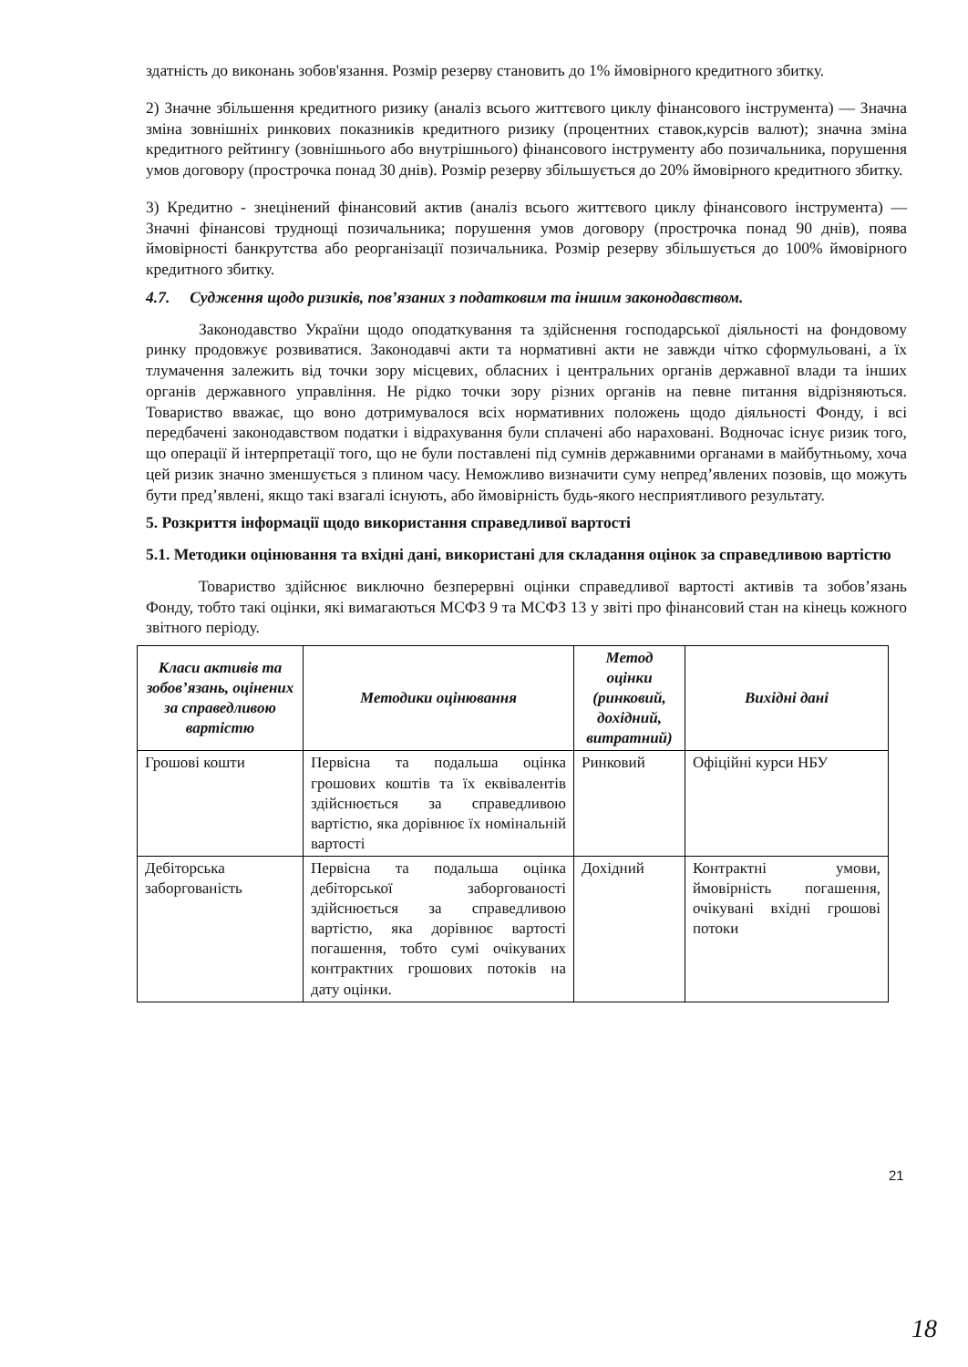здатність до виконань зобов'язання. Розмір резерву становить до 1% ймовірного кредитного збитку.
2) Значне збільшення кредитного ризику (аналіз всього життєвого циклу фінансового інструмента) — Значна зміна зовнішніх ринкових показників кредитного ризику (процентних ставок,курсів валют); значна зміна кредитного рейтингу (зовнішнього або внутрішнього) фінансового інструменту або позичальника, порушення умов договору (прострочка понад 30 днів). Розмір резерву збільшується до 20% ймовірного кредитного збитку.
3) Кредитно - знецінений фінансовий актив (аналіз всього життєвого циклу фінансового інструмента) — Значні фінансові труднощі позичальника; порушення умов договору (прострочка понад 90 днів), поява ймовірності банкрутства або реорганізації позичальника. Розмір резерву збільшується до 100% ймовірного кредитного збитку.
4.7. Судження щодо ризиків, пов’язаних з податковим та іншим законодавством.
Законодавство України щодо оподаткування та здійснення господарської діяльності на фондовому ринку продовжує розвиватися. Законодавчі акти та нормативні акти не завжди чітко сформульовані, а їх тлумачення залежить від точки зору місцевих, обласних і центральних органів державної влади та інших органів державного управління. Не рідко точки зору різних органів на певне питання відрізняються. Товариство вважає, що воно дотримувалося всіх нормативних положень щодо діяльності Фонду, і всі передбачені законодавством податки і відрахування були сплачені або нараховані. Водночас існує ризик того, що операції й інтерпретації того, що не були поставлені під сумнів державними органами в майбутньому, хоча цей ризик значно зменшується з плином часу. Неможливо визначити суму непред’явлених позовів, що можуть бути пред’явлені, якщо такі взагалі існують, або ймовірність будь-якого несприятливого результату.
5. Розкриття інформації щодо використання справедливої вартості
5.1. Методики оцінювання та вхідні дані, використані для складання оцінок за справедливою вартістю
Товариство здійснює виключно безперервні оцінки справедливої вартості активів та зобов’язань Фонду, тобто такі оцінки, які вимагаються МСФЗ 9 та МСФЗ 13 у звіті про фінансовий стан на кінець кожного звітного періоду.
| Класи активів та зобов’язань, оцінених за справедливою вартістю | Методики оцінювання | Метод оцінки (ринковий, дохідний, витратний) | Вихідні дані |
| --- | --- | --- | --- |
| Грошові кошти | Первісна та подальша оцінка грошових коштів та їх еквівалентів здійснюється за справедливою вартістю, яка дорівнює їх номінальній вартості | Ринковий | Офіційні курси НБУ |
| Дебіторська заборгованість | Первісна та подальша оцінка дебіторської заборгованості здійснюється за справедливою вартістю, яка дорівнює вартості погашення, тобто сумі очікуваних контрактних грошових потоків на дату оцінки. | Дохідний | Контрактні умови, ймовірність погашення, очікувані вхідні грошові потоки |
21
18